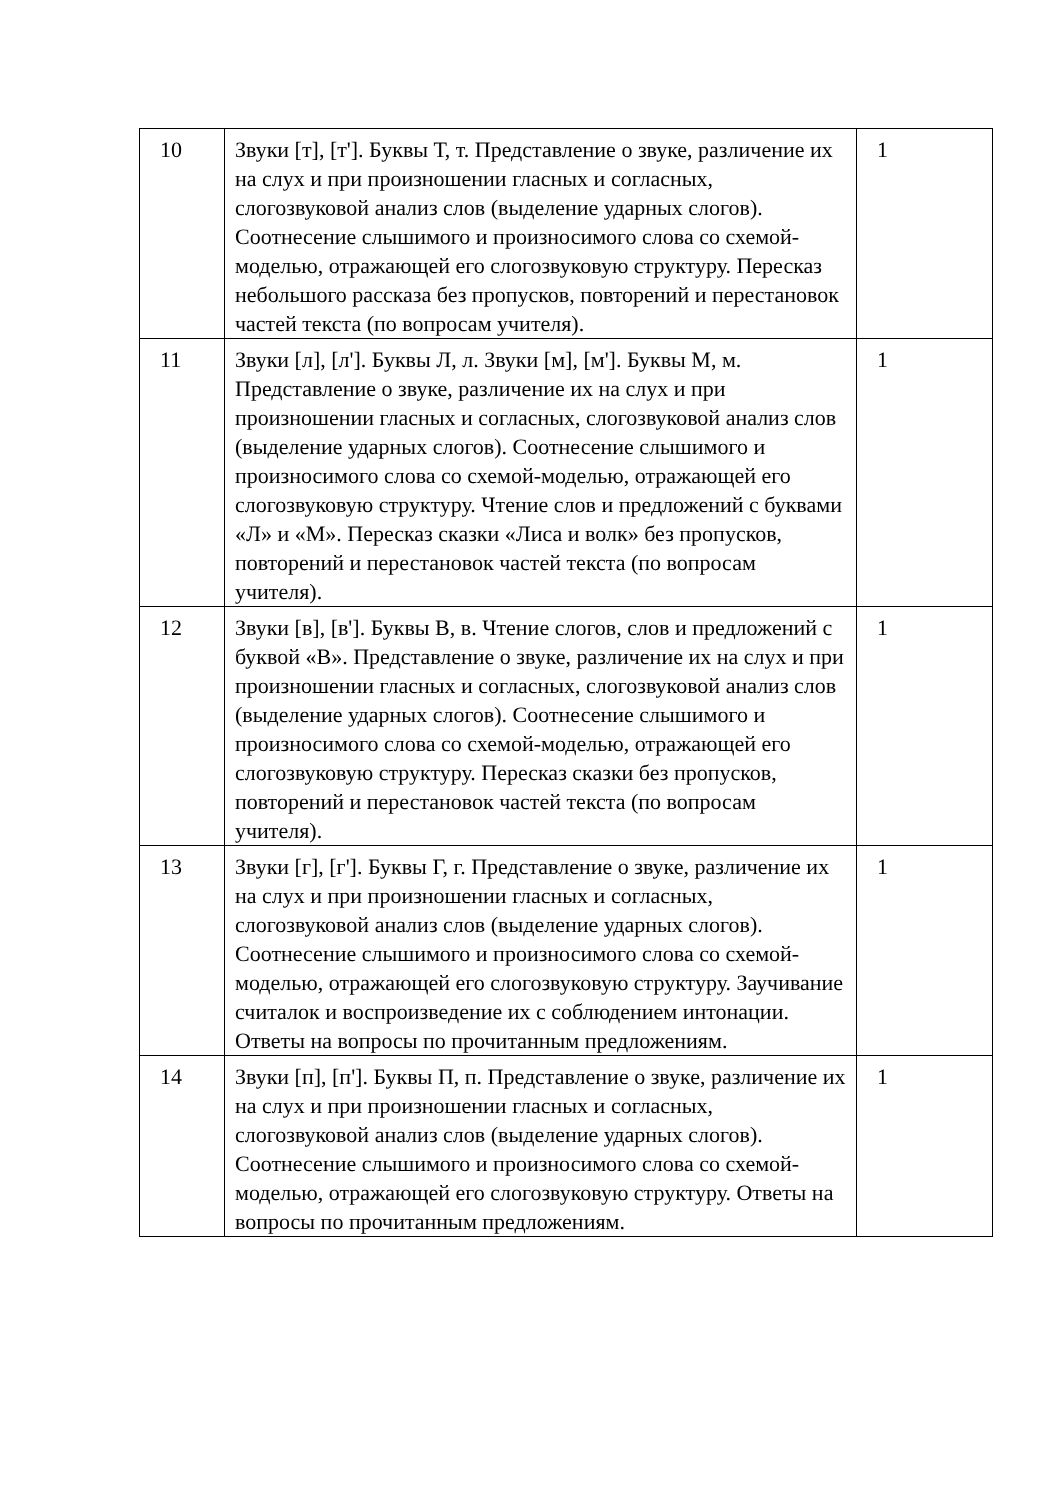| 10 | Звуки [т], [т']. Буквы Т, т. Представление о звуке, различение их на слух и при произношении гласных и согласных, слогозвуковой анализ слов (выделение ударных слогов). Соотнесение слышимого и произносимого слова со схемой-моделью, отражающей его слогозвуковую структуру. Пересказ небольшого рассказа без пропусков, повторений и перестановок частей текста (по вопросам учителя). | 1 |
| 11 | Звуки [л], [л']. Буквы Л, л. Звуки [м], [м']. Буквы М, м. Представление о звуке, различение их на слух и при произношении гласных и согласных, слогозвуковой анализ слов (выделение ударных слогов). Соотнесение слышимого и произносимого слова со схемой-моделью, отражающей его слогозвуковую структуру. Чтение слов и предложений с буквами «Л» и «М». Пересказ сказки «Лиса и волк» без пропусков, повторений и перестановок частей текста (по вопросам учителя). | 1 |
| 12 | Звуки [в], [в']. Буквы В, в. Чтение слогов, слов и предложений с буквой «В». Представление о звуке, различение их на слух и при произношении гласных и согласных, слогозвуковой анализ слов (выделение ударных слогов). Соотнесение слышимого и произносимого слова со схемой-моделью, отражающей его слогозвуковую структуру. Пересказ сказки без пропусков, повторений и перестановок частей текста (по вопросам учителя). | 1 |
| 13 | Звуки [г], [г']. Буквы Г, г. Представление о звуке, различение их на слух и при произношении гласных и согласных, слогозвуковой анализ слов (выделение ударных слогов). Соотнесение слышимого и произносимого слова со схемой-моделью, отражающей его слогозвуковую структуру. Заучивание считалок и воспроизведение их с соблюдением интонации. Ответы на вопросы по прочитанным предложениям. | 1 |
| 14 | Звуки [п], [п']. Буквы П, п. Представление о звуке, различение их на слух и при произношении гласных и согласных, слогозвуковой анализ слов (выделение ударных слогов). Соотнесение слышимого и произносимого слова со схемой-моделью, отражающей его слогозвуковую структуру. Ответы на вопросы по прочитанным предложениям. | 1 |